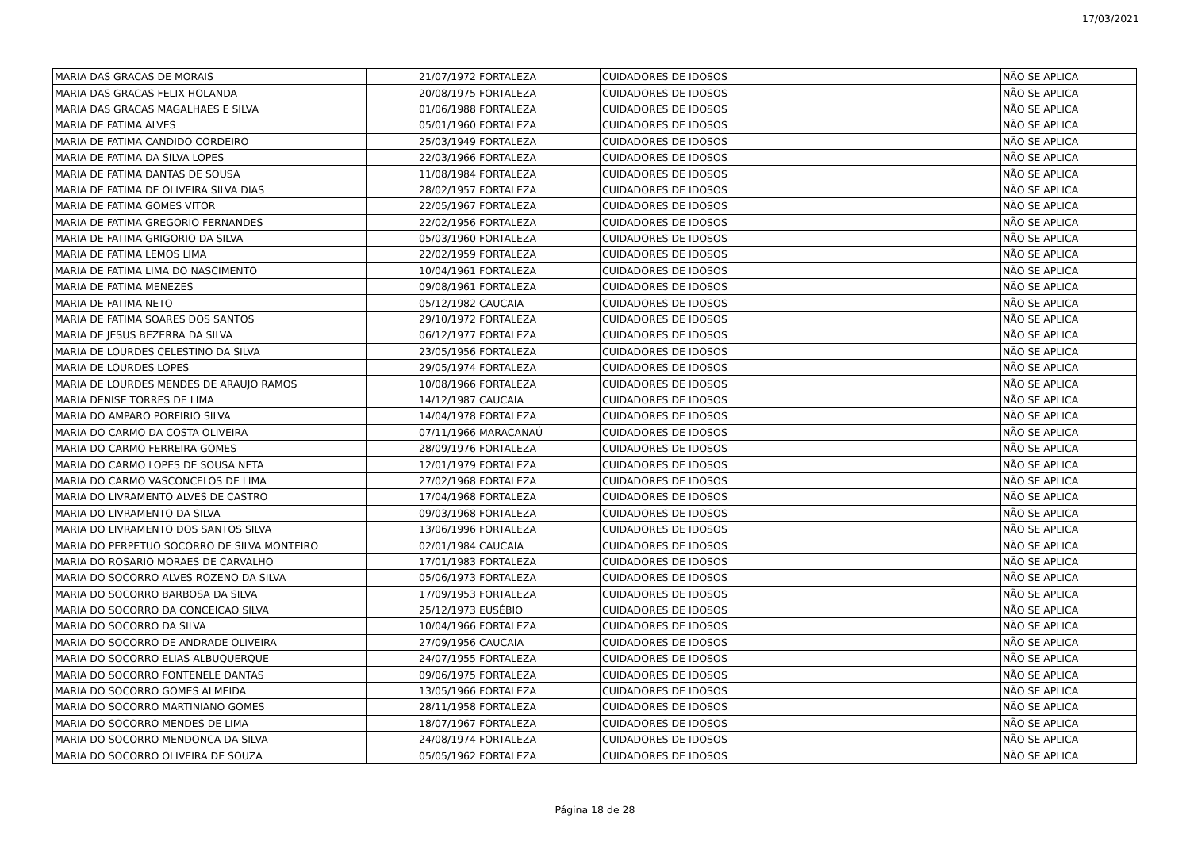17/03/2021
| MARIA DAS GRACAS DE MORAIS | 21/07/1972 | FORTALEZA | CUIDADORES DE IDOSOS | NÃO SE APLICA |
| MARIA DAS GRACAS FELIX HOLANDA | 20/08/1975 | FORTALEZA | CUIDADORES DE IDOSOS | NÃO SE APLICA |
| MARIA DAS GRACAS MAGALHAES E SILVA | 01/06/1988 | FORTALEZA | CUIDADORES DE IDOSOS | NÃO SE APLICA |
| MARIA DE FATIMA ALVES | 05/01/1960 | FORTALEZA | CUIDADORES DE IDOSOS | NÃO SE APLICA |
| MARIA DE FATIMA CANDIDO CORDEIRO | 25/03/1949 | FORTALEZA | CUIDADORES DE IDOSOS | NÃO SE APLICA |
| MARIA DE FATIMA DA SILVA LOPES | 22/03/1966 | FORTALEZA | CUIDADORES DE IDOSOS | NÃO SE APLICA |
| MARIA DE FATIMA DANTAS DE SOUSA | 11/08/1984 | FORTALEZA | CUIDADORES DE IDOSOS | NÃO SE APLICA |
| MARIA DE FATIMA DE OLIVEIRA SILVA DIAS | 28/02/1957 | FORTALEZA | CUIDADORES DE IDOSOS | NÃO SE APLICA |
| MARIA DE FATIMA GOMES VITOR | 22/05/1967 | FORTALEZA | CUIDADORES DE IDOSOS | NÃO SE APLICA |
| MARIA DE FATIMA GREGORIO FERNANDES | 22/02/1956 | FORTALEZA | CUIDADORES DE IDOSOS | NÃO SE APLICA |
| MARIA DE FATIMA GRIGORIO DA SILVA | 05/03/1960 | FORTALEZA | CUIDADORES DE IDOSOS | NÃO SE APLICA |
| MARIA DE FATIMA LEMOS LIMA | 22/02/1959 | FORTALEZA | CUIDADORES DE IDOSOS | NÃO SE APLICA |
| MARIA DE FATIMA LIMA DO NASCIMENTO | 10/04/1961 | FORTALEZA | CUIDADORES DE IDOSOS | NÃO SE APLICA |
| MARIA DE FATIMA MENEZES | 09/08/1961 | FORTALEZA | CUIDADORES DE IDOSOS | NÃO SE APLICA |
| MARIA DE FATIMA NETO | 05/12/1982 | CAUCAIA | CUIDADORES DE IDOSOS | NÃO SE APLICA |
| MARIA DE FATIMA SOARES DOS SANTOS | 29/10/1972 | FORTALEZA | CUIDADORES DE IDOSOS | NÃO SE APLICA |
| MARIA DE JESUS BEZERRA DA SILVA | 06/12/1977 | FORTALEZA | CUIDADORES DE IDOSOS | NÃO SE APLICA |
| MARIA DE LOURDES CELESTINO DA SILVA | 23/05/1956 | FORTALEZA | CUIDADORES DE IDOSOS | NÃO SE APLICA |
| MARIA DE LOURDES LOPES | 29/05/1974 | FORTALEZA | CUIDADORES DE IDOSOS | NÃO SE APLICA |
| MARIA DE LOURDES MENDES DE ARAUJO RAMOS | 10/08/1966 | FORTALEZA | CUIDADORES DE IDOSOS | NÃO SE APLICA |
| MARIA DENISE TORRES DE LIMA | 14/12/1987 | CAUCAIA | CUIDADORES DE IDOSOS | NÃO SE APLICA |
| MARIA DO AMPARO PORFIRIO SILVA | 14/04/1978 | FORTALEZA | CUIDADORES DE IDOSOS | NÃO SE APLICA |
| MARIA DO CARMO DA COSTA OLIVEIRA | 07/11/1966 | MARACANAÚ | CUIDADORES DE IDOSOS | NÃO SE APLICA |
| MARIA DO CARMO FERREIRA GOMES | 28/09/1976 | FORTALEZA | CUIDADORES DE IDOSOS | NÃO SE APLICA |
| MARIA DO CARMO LOPES DE SOUSA NETA | 12/01/1979 | FORTALEZA | CUIDADORES DE IDOSOS | NÃO SE APLICA |
| MARIA DO CARMO VASCONCELOS DE LIMA | 27/02/1968 | FORTALEZA | CUIDADORES DE IDOSOS | NÃO SE APLICA |
| MARIA DO LIVRAMENTO ALVES DE CASTRO | 17/04/1968 | FORTALEZA | CUIDADORES DE IDOSOS | NÃO SE APLICA |
| MARIA DO LIVRAMENTO DA SILVA | 09/03/1968 | FORTALEZA | CUIDADORES DE IDOSOS | NÃO SE APLICA |
| MARIA DO LIVRAMENTO DOS SANTOS SILVA | 13/06/1996 | FORTALEZA | CUIDADORES DE IDOSOS | NÃO SE APLICA |
| MARIA DO PERPETUO SOCORRO DE SILVA MONTEIRO | 02/01/1984 | CAUCAIA | CUIDADORES DE IDOSOS | NÃO SE APLICA |
| MARIA DO ROSARIO MORAES DE CARVALHO | 17/01/1983 | FORTALEZA | CUIDADORES DE IDOSOS | NÃO SE APLICA |
| MARIA DO SOCORRO ALVES ROZENO DA SILVA | 05/06/1973 | FORTALEZA | CUIDADORES DE IDOSOS | NÃO SE APLICA |
| MARIA DO SOCORRO BARBOSA DA SILVA | 17/09/1953 | FORTALEZA | CUIDADORES DE IDOSOS | NÃO SE APLICA |
| MARIA DO SOCORRO DA CONCEICAO SILVA | 25/12/1973 | EUSÉBIO | CUIDADORES DE IDOSOS | NÃO SE APLICA |
| MARIA DO SOCORRO DA SILVA | 10/04/1966 | FORTALEZA | CUIDADORES DE IDOSOS | NÃO SE APLICA |
| MARIA DO SOCORRO DE ANDRADE OLIVEIRA | 27/09/1956 | CAUCAIA | CUIDADORES DE IDOSOS | NÃO SE APLICA |
| MARIA DO SOCORRO ELIAS ALBUQUERQUE | 24/07/1955 | FORTALEZA | CUIDADORES DE IDOSOS | NÃO SE APLICA |
| MARIA DO SOCORRO FONTENELE DANTAS | 09/06/1975 | FORTALEZA | CUIDADORES DE IDOSOS | NÃO SE APLICA |
| MARIA DO SOCORRO GOMES ALMEIDA | 13/05/1966 | FORTALEZA | CUIDADORES DE IDOSOS | NÃO SE APLICA |
| MARIA DO SOCORRO MARTINIANO GOMES | 28/11/1958 | FORTALEZA | CUIDADORES DE IDOSOS | NÃO SE APLICA |
| MARIA DO SOCORRO MENDES DE LIMA | 18/07/1967 | FORTALEZA | CUIDADORES DE IDOSOS | NÃO SE APLICA |
| MARIA DO SOCORRO MENDONCA DA SILVA | 24/08/1974 | FORTALEZA | CUIDADORES DE IDOSOS | NÃO SE APLICA |
| MARIA DO SOCORRO OLIVEIRA DE SOUZA | 05/05/1962 | FORTALEZA | CUIDADORES DE IDOSOS | NÃO SE APLICA |
Página 18 de 28